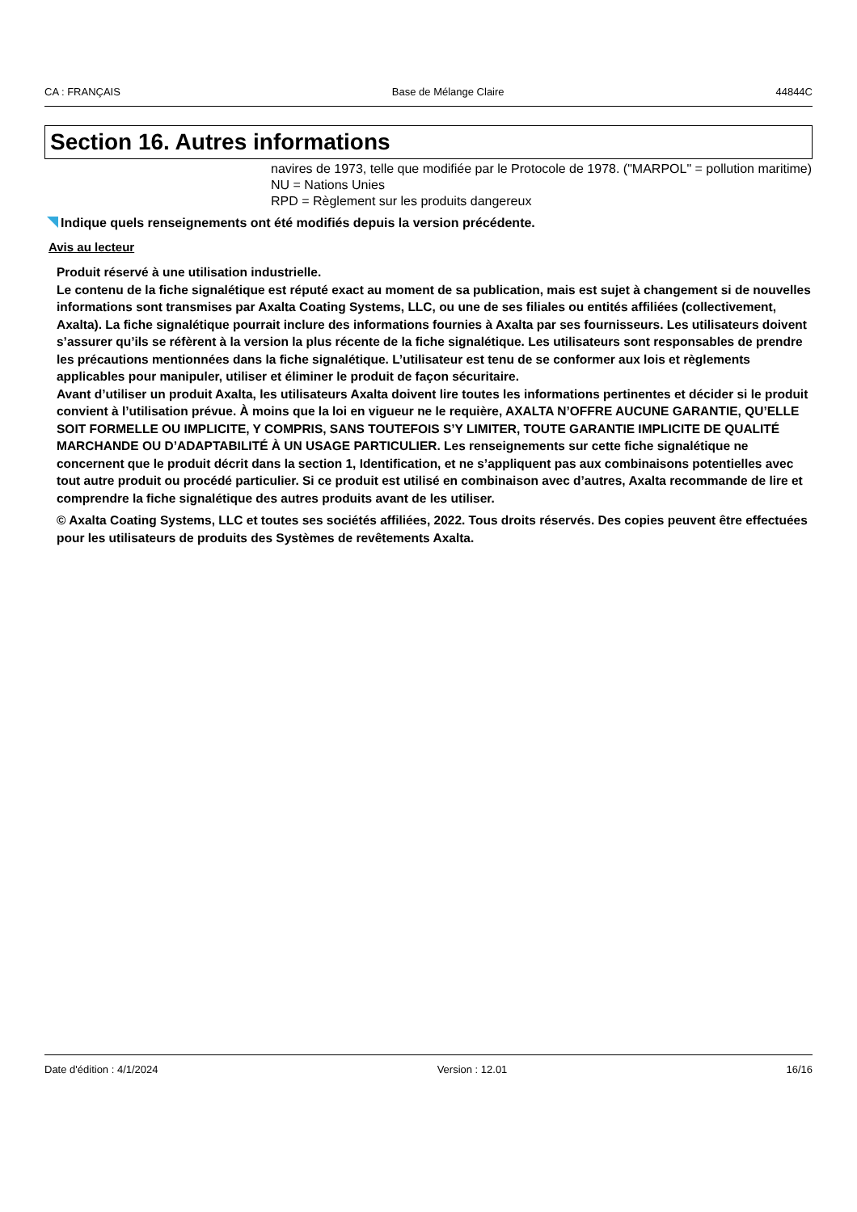CA : FRANÇAIS Base de Mélange Claire 44844C
Section 16. Autres informations
navires de 1973, telle que modifiée par le Protocole de 1978. ("MARPOL" = pollution maritime)
NU = Nations Unies
RPD = Règlement sur les produits dangereux
Indique quels renseignements ont été modifiés depuis la version précédente.
Avis au lecteur
Produit réservé à une utilisation industrielle.
Le contenu de la fiche signalétique est réputé exact au moment de sa publication, mais est sujet à changement si de nouvelles informations sont transmises par Axalta Coating Systems, LLC, ou une de ses filiales ou entités affiliées (collectivement, Axalta). La fiche signalétique pourrait inclure des informations fournies à Axalta par ses fournisseurs. Les utilisateurs doivent s’assurer qu’ils se réfèrent à la version la plus récente de la fiche signalétique. Les utilisateurs sont responsables de prendre les précautions mentionnées dans la fiche signalétique. L’utilisateur est tenu de se conformer aux lois et règlements applicables pour manipuler, utiliser et éliminer le produit de façon sécuritaire.
Avant d’utiliser un produit Axalta, les utilisateurs Axalta doivent lire toutes les informations pertinentes et décider si le produit convient à l’utilisation prévue. À moins que la loi en vigueur ne le requière, AXALTA N’OFFRE AUCUNE GARANTIE, QU’ELLE SOIT FORMELLE OU IMPLICITE, Y COMPRIS, SANS TOUTEFOIS S’Y LIMITER, TOUTE GARANTIE IMPLICITE DE QUALITÉ MARCHANDE OU D’ADAPTABILITÉ À UN USAGE PARTICULIER. Les renseignements sur cette fiche signalétique ne concernent que le produit décrit dans la section 1, Identification, et ne s’appliquent pas aux combinaisons potentielles avec tout autre produit ou procédé particulier. Si ce produit est utilisé en combinaison avec d’autres, Axalta recommande de lire et comprendre la fiche signalétique des autres produits avant de les utiliser.
© Axalta Coating Systems, LLC et toutes ses sociétés affiliées, 2022. Tous droits réservés. Des copies peuvent être effectuées pour les utilisateurs de produits des Systèmes de revêtements Axalta.
Date d'édition : 4/1/2024 Version : 12.01 16/16